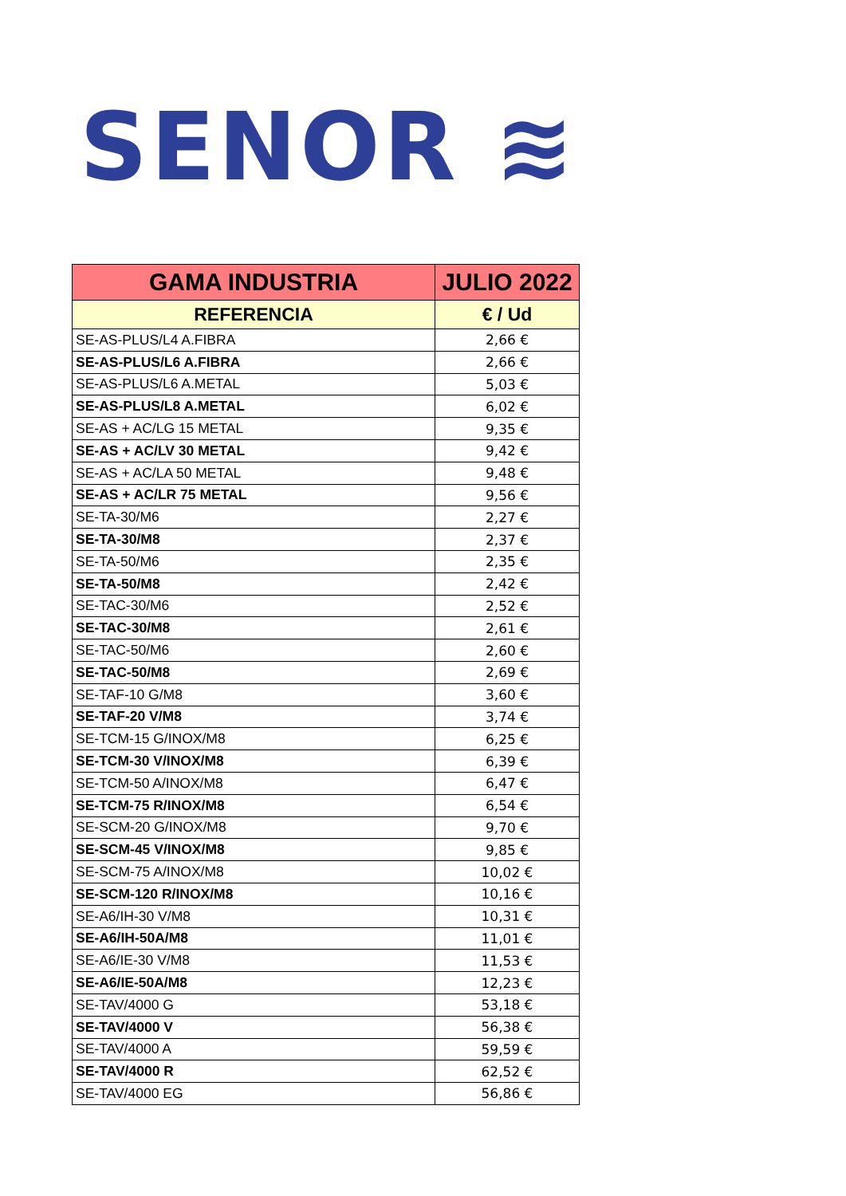SENOR ≋
| GAMA INDUSTRIA | JULIO 2022 |
| --- | --- |
| REFERENCIA | € / Ud |
| SE-AS-PLUS/L4 A.FIBRA | 2,66 € |
| SE-AS-PLUS/L6 A.FIBRA | 2,66 € |
| SE-AS-PLUS/L6 A.METAL | 5,03 € |
| SE-AS-PLUS/L8 A.METAL | 6,02 € |
| SE-AS + AC/LG 15 METAL | 9,35 € |
| SE-AS + AC/LV 30 METAL | 9,42 € |
| SE-AS + AC/LA 50 METAL | 9,48 € |
| SE-AS + AC/LR 75 METAL | 9,56 € |
| SE-TA-30/M6 | 2,27 € |
| SE-TA-30/M8 | 2,37 € |
| SE-TA-50/M6 | 2,35 € |
| SE-TA-50/M8 | 2,42 € |
| SE-TAC-30/M6 | 2,52 € |
| SE-TAC-30/M8 | 2,61 € |
| SE-TAC-50/M6 | 2,60 € |
| SE-TAC-50/M8 | 2,69 € |
| SE-TAF-10 G/M8 | 3,60 € |
| SE-TAF-20 V/M8 | 3,74 € |
| SE-TCM-15 G/INOX/M8 | 6,25 € |
| SE-TCM-30 V/INOX/M8 | 6,39 € |
| SE-TCM-50 A/INOX/M8 | 6,47 € |
| SE-TCM-75 R/INOX/M8 | 6,54 € |
| SE-SCM-20 G/INOX/M8 | 9,70 € |
| SE-SCM-45 V/INOX/M8 | 9,85 € |
| SE-SCM-75 A/INOX/M8 | 10,02 € |
| SE-SCM-120 R/INOX/M8 | 10,16 € |
| SE-A6/IH-30 V/M8 | 10,31 € |
| SE-A6/IH-50A/M8 | 11,01 € |
| SE-A6/IE-30 V/M8 | 11,53 € |
| SE-A6/IE-50A/M8 | 12,23 € |
| SE-TAV/4000 G | 53,18 € |
| SE-TAV/4000 V | 56,38 € |
| SE-TAV/4000 A | 59,59 € |
| SE-TAV/4000 R | 62,52 € |
| SE-TAV/4000 EG | 56,86 € |